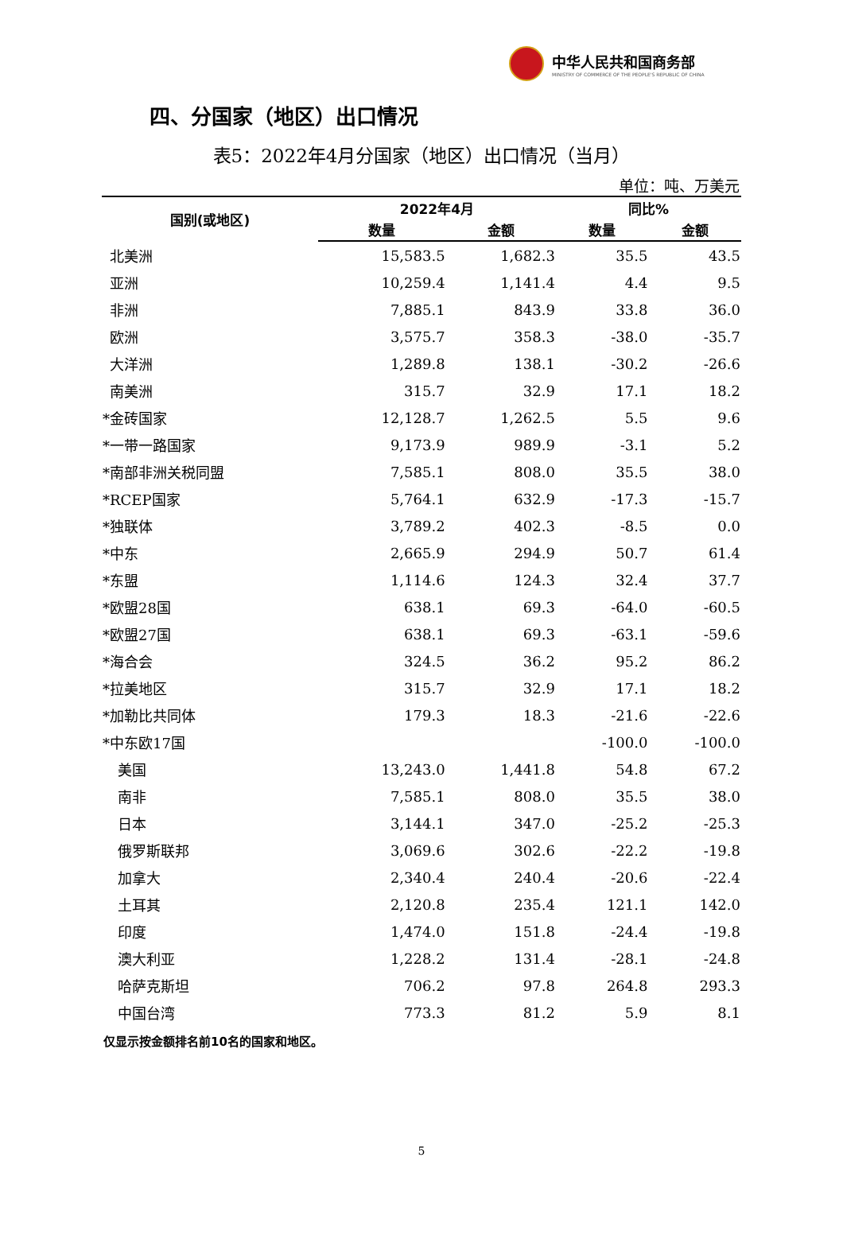中华人民共和国商务部
MINISTRY OF COMMERCE OF THE PEOPLE'S REPUBLIC OF CHINA
四、分国家（地区）出口情况
表5：2022年4月分国家（地区）出口情况（当月）
单位：吨、万美元
| 国别(或地区) | 2022年4月 | | 同比% | |
| --- | --- | --- | --- | --- |
| | 数量 | 金额 | 数量 | 金额 |
| 北美洲 | 15,583.5 | 1,682.3 | 35.5 | 43.5 |
| 亚洲 | 10,259.4 | 1,141.4 | 4.4 | 9.5 |
| 非洲 | 7,885.1 | 843.9 | 33.8 | 36.0 |
| 欧洲 | 3,575.7 | 358.3 | -38.0 | -35.7 |
| 大洋洲 | 1,289.8 | 138.1 | -30.2 | -26.6 |
| 南美洲 | 315.7 | 32.9 | 17.1 | 18.2 |
| *金砖国家 | 12,128.7 | 1,262.5 | 5.5 | 9.6 |
| *一带一路国家 | 9,173.9 | 989.9 | -3.1 | 5.2 |
| *南部非洲关税同盟 | 7,585.1 | 808.0 | 35.5 | 38.0 |
| *RCEP国家 | 5,764.1 | 632.9 | -17.3 | -15.7 |
| *独联体 | 3,789.2 | 402.3 | -8.5 | 0.0 |
| *中东 | 2,665.9 | 294.9 | 50.7 | 61.4 |
| *东盟 | 1,114.6 | 124.3 | 32.4 | 37.7 |
| *欧盟28国 | 638.1 | 69.3 | -64.0 | -60.5 |
| *欧盟27国 | 638.1 | 69.3 | -63.1 | -59.6 |
| *海合会 | 324.5 | 36.2 | 95.2 | 86.2 |
| *拉美地区 | 315.7 | 32.9 | 17.1 | 18.2 |
| *加勒比共同体 | 179.3 | 18.3 | -21.6 | -22.6 |
| *中东欧17国 | | | -100.0 | -100.0 |
| 美国 | 13,243.0 | 1,441.8 | 54.8 | 67.2 |
| 南非 | 7,585.1 | 808.0 | 35.5 | 38.0 |
| 日本 | 3,144.1 | 347.0 | -25.2 | -25.3 |
| 俄罗斯联邦 | 3,069.6 | 302.6 | -22.2 | -19.8 |
| 加拿大 | 2,340.4 | 240.4 | -20.6 | -22.4 |
| 土耳其 | 2,120.8 | 235.4 | 121.1 | 142.0 |
| 印度 | 1,474.0 | 151.8 | -24.4 | -19.8 |
| 澳大利亚 | 1,228.2 | 131.4 | -28.1 | -24.8 |
| 哈萨克斯坦 | 706.2 | 97.8 | 264.8 | 293.3 |
| 中国台湾 | 773.3 | 81.2 | 5.9 | 8.1 |
仅显示按金额排名前10名的国家和地区。
5